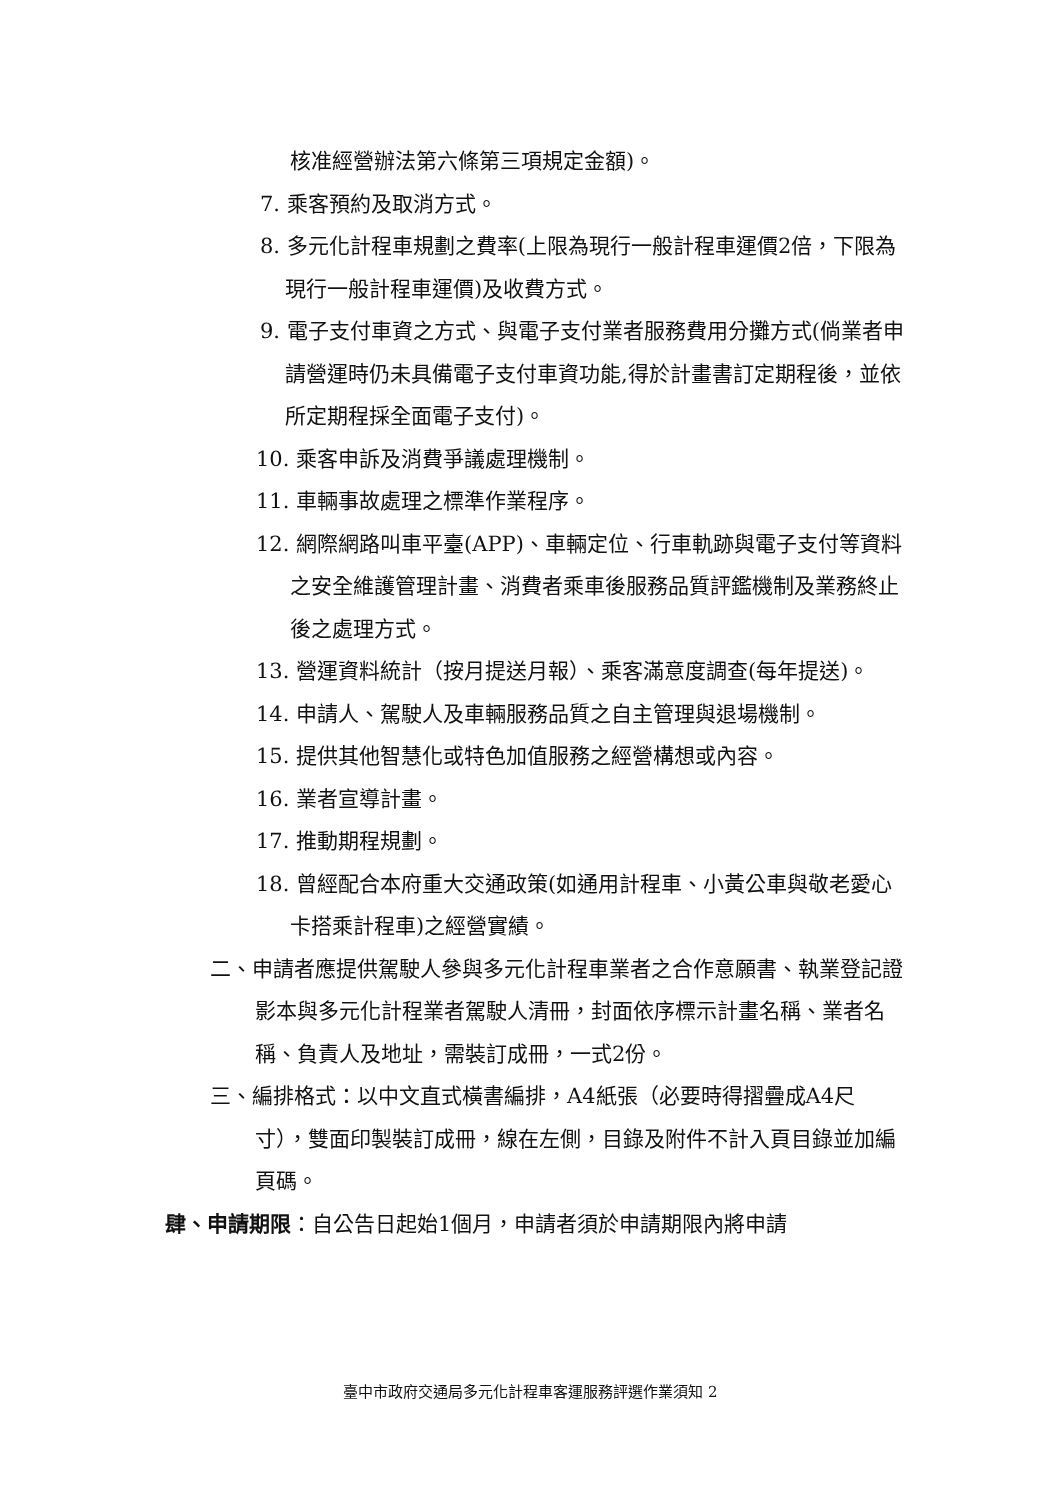核准經營辦法第六條第三項規定金額)。
7. 乘客預約及取消方式。
8. 多元化計程車規劃之費率(上限為現行一般計程車運價2倍，下限為現行一般計程車運價)及收費方式。
9. 電子支付車資之方式、與電子支付業者服務費用分攤方式(倘業者申請營運時仍未具備電子支付車資功能,得於計畫書訂定期程後，並依所定期程採全面電子支付)。
10. 乘客申訴及消費爭議處理機制。
11. 車輛事故處理之標準作業程序。
12. 網際網路叫車平臺(APP)、車輛定位、行車軌跡與電子支付等資料之安全維護管理計畫、消費者乘車後服務品質評鑑機制及業務終止後之處理方式。
13. 營運資料統計（按月提送月報）、乘客滿意度調查(每年提送)。
14. 申請人、駕駛人及車輛服務品質之自主管理與退場機制。
15. 提供其他智慧化或特色加值服務之經營構想或內容。
16. 業者宣導計畫。
17. 推動期程規劃。
18. 曾經配合本府重大交通政策(如通用計程車、小黃公車與敬老愛心卡搭乘計程車)之經營實績。
二、申請者應提供駕駛人參與多元化計程車業者之合作意願書、執業登記證影本與多元化計程業者駕駛人清冊，封面依序標示計畫名稱、業者名稱、負責人及地址，需裝訂成冊，一式2份。
三、編排格式：以中文直式橫書編排，A4紙張（必要時得摺疊成A4尺寸），雙面印製裝訂成冊，線在左側，目錄及附件不計入頁目錄並加編頁碼。
肆、申請期限：自公告日起始1個月，申請者須於申請期限內將申請
臺中市政府交通局多元化計程車客運服務評選作業須知 2